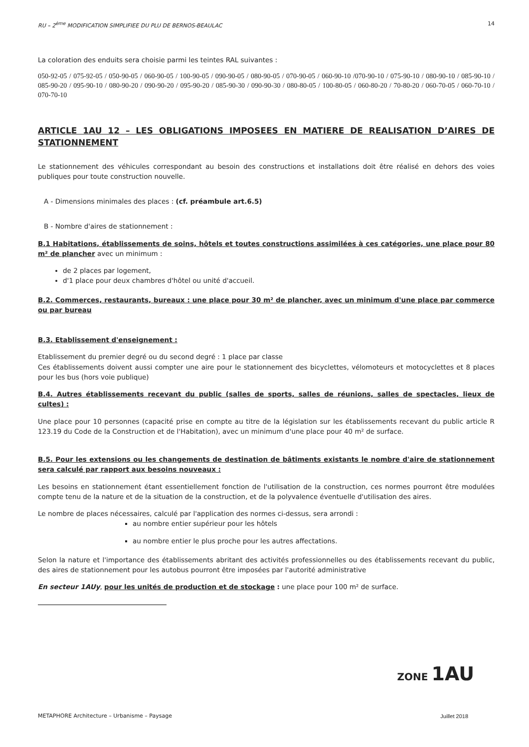RU – 2<sup>ème</sup> MODIFICATION SIMPLIFIEE DU PLU DE BERNOS-BEAULAC 14
La coloration des enduits sera choisie parmi les teintes RAL suivantes :
050-92-05 / 075-92-05 / 050-90-05 / 060-90-05 / 100-90-05 / 090-90-05 / 080-90-05 / 070-90-05 / 060-90-10 /070-90-10 / 075-90-10 / 080-90-10 / 085-90-10 / 085-90-20 / 095-90-10 / 080-90-20 / 090-90-20 / 095-90-20 / 085-90-30 / 090-90-30 / 080-80-05 / 100-80-05 / 060-80-20 / 70-80-20 / 060-70-05 / 060-70-10 / 070-70-10
ARTICLE 1AU 12 – LES OBLIGATIONS IMPOSEES EN MATIERE DE REALISATION D’AIRES DE STATIONNEMENT
Le stationnement des véhicules correspondant au besoin des constructions et installations doit être réalisé en dehors des voies publiques pour toute construction nouvelle.
A - Dimensions minimales des places : (cf. préambule art.6.5)
B - Nombre d'aires de stationnement :
B.1 Habitations, établissements de soins, hôtels et toutes constructions assimilées à ces catégories, une place pour 80 m² de plancher avec un minimum :
de 2 places par logement,
d'1 place pour deux chambres d'hôtel ou unité d'accueil.
B.2. Commerces, restaurants, bureaux : une place pour 30 m² de plancher, avec un minimum d'une place par commerce ou par bureau
B.3. Etablissement d'enseignement :
Etablissement du premier degré ou du second degré : 1 place par classe
Ces établissements doivent aussi compter une aire pour le stationnement des bicyclettes, vélomoteurs et motocyclettes et 8 places pour les bus (hors voie publique)
B.4. Autres établissements recevant du public (salles de sports, salles de réunions, salles de spectacles, lieux de cultes) :
Une place pour 10 personnes (capacité prise en compte au titre de la législation sur les établissements recevant du public article R 123.19 du Code de la Construction et de l'Habitation), avec un minimum d'une place pour 40 m² de surface.
B.5. Pour les extensions ou les changements de destination de bâtiments existants le nombre d'aire de stationnement sera calculé par rapport aux besoins nouveaux :
Les besoins en stationnement étant essentiellement fonction de l'utilisation de la construction, ces normes pourront être modulées compte tenu de la nature et de la situation de la construction, et de la polyvalence éventuelle d'utilisation des aires.
Le nombre de places nécessaires, calculé par l'application des normes ci-dessus, sera arrondi :
au nombre entier supérieur pour les hôtels
au nombre entier le plus proche pour les autres affectations.
Selon la nature et l'importance des établissements abritant des activités professionnelles ou des établissements recevant du public, des aires de stationnement pour les autobus pourront être imposées par l'autorité administrative
En secteur 1AUy, pour les unités de production et de stockage : une place pour 100 m² de surface.
ZONE 1AU
METAPHORE Architecture – Urbanisme – Paysage Juillet 2018